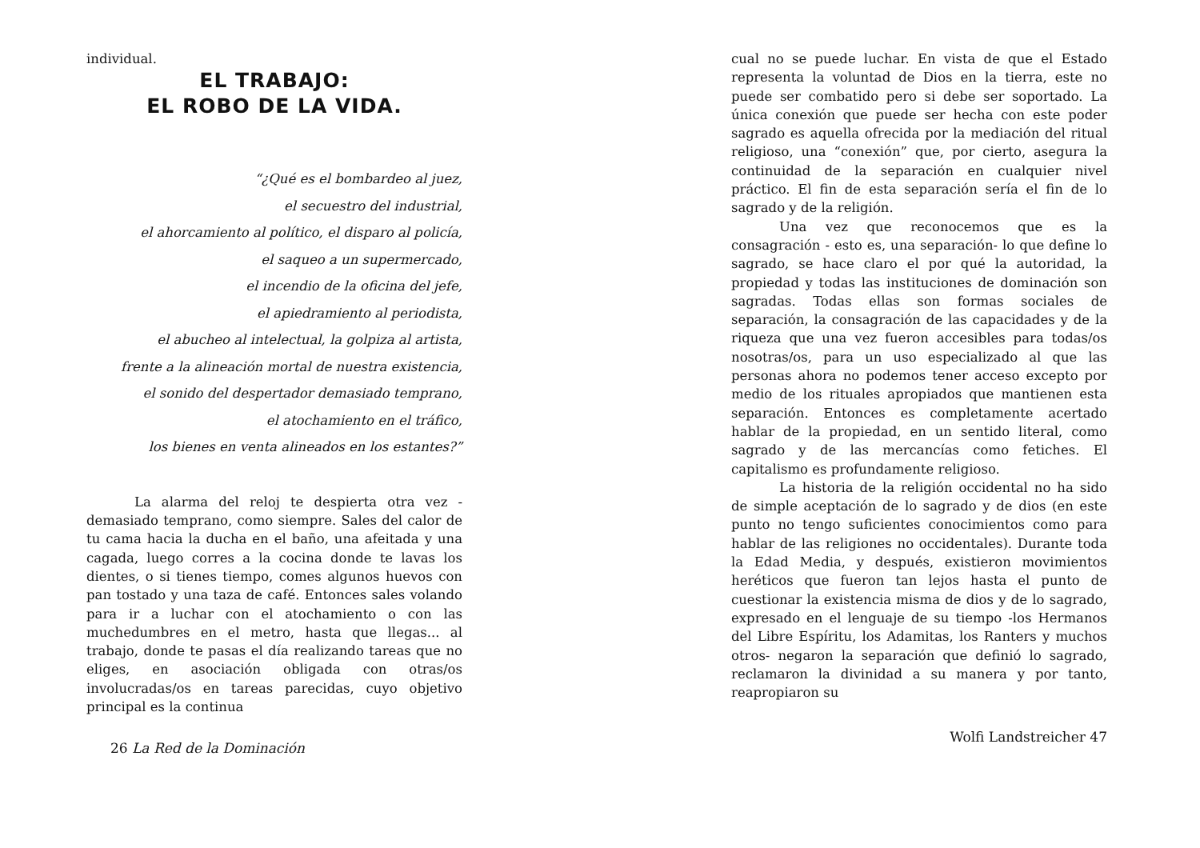individual.
EL TRABAJO:
EL ROBO DE LA VIDA.
“¿Qué es el bombardeo al juez,
el secuestro del industrial,
el ahorcamiento al político, el disparo al policía,
el saqueo a un supermercado,
el incendio de la oficina del jefe,
el apiedramiento al periodista,
el abucheo al intelectual, la golpiza al artista,
frente a la alineación mortal de nuestra existencia,
el sonido del despertador demasiado temprano,
el atochamiento en el tráfico,
los bienes en venta alineados en los estantes?”
La alarma del reloj te despierta otra vez - demasiado temprano, como siempre. Sales del calor de tu cama hacia la ducha en el baño, una afeitada y una cagada, luego corres a la cocina donde te lavas los dientes, o si tienes tiempo, comes algunos huevos con pan tostado y una taza de café. Entonces sales volando para ir a luchar con el atochamiento o con las muchedumbres en el metro, hasta que llegas... al trabajo, donde te pasas el día realizando tareas que no eliges, en asociación obligada con otras/os involucradas/os en tareas parecidas, cuyo objetivo principal es la continua
26 La Red de la Dominación
cual no se puede luchar. En vista de que el Estado representa la voluntad de Dios en la tierra, este no puede ser combatido pero si debe ser soportado. La única conexión que puede ser hecha con este poder sagrado es aquella ofrecida por la mediación del ritual religioso, una “conexión” que, por cierto, asegura la continuidad de la separación en cualquier nivel práctico. El fin de esta separación sería el fin de lo sagrado y de la religión.
Una vez que reconocemos que es la consagración - esto es, una separación- lo que define lo sagrado, se hace claro el por qué la autoridad, la propiedad y todas las instituciones de dominación son sagradas. Todas ellas son formas sociales de separación, la consagración de las capacidades y de la riqueza que una vez fueron accesibles para todas/os nosotras/os, para un uso especializado al que las personas ahora no podemos tener acceso excepto por medio de los rituales apropiados que mantienen esta separación. Entonces es completamente acertado hablar de la propiedad, en un sentido literal, como sagrado y de las mercancías como fetiches. El capitalismo es profundamente religioso.
La historia de la religión occidental no ha sido de simple aceptación de lo sagrado y de dios (en este punto no tengo suficientes conocimientos como para hablar de las religiones no occidentales). Durante toda la Edad Media, y después, existieron movimientos heréticos que fueron tan lejos hasta el punto de cuestionar la existencia misma de dios y de lo sagrado, expresado en el lenguaje de su tiempo -los Hermanos del Libre Espíritu, los Adamitas, los Ranters y muchos otros- negaron la separación que definió lo sagrado, reclamaron la divinidad a su manera y por tanto, reapropiaron su
Wolfi Landstreicher 47